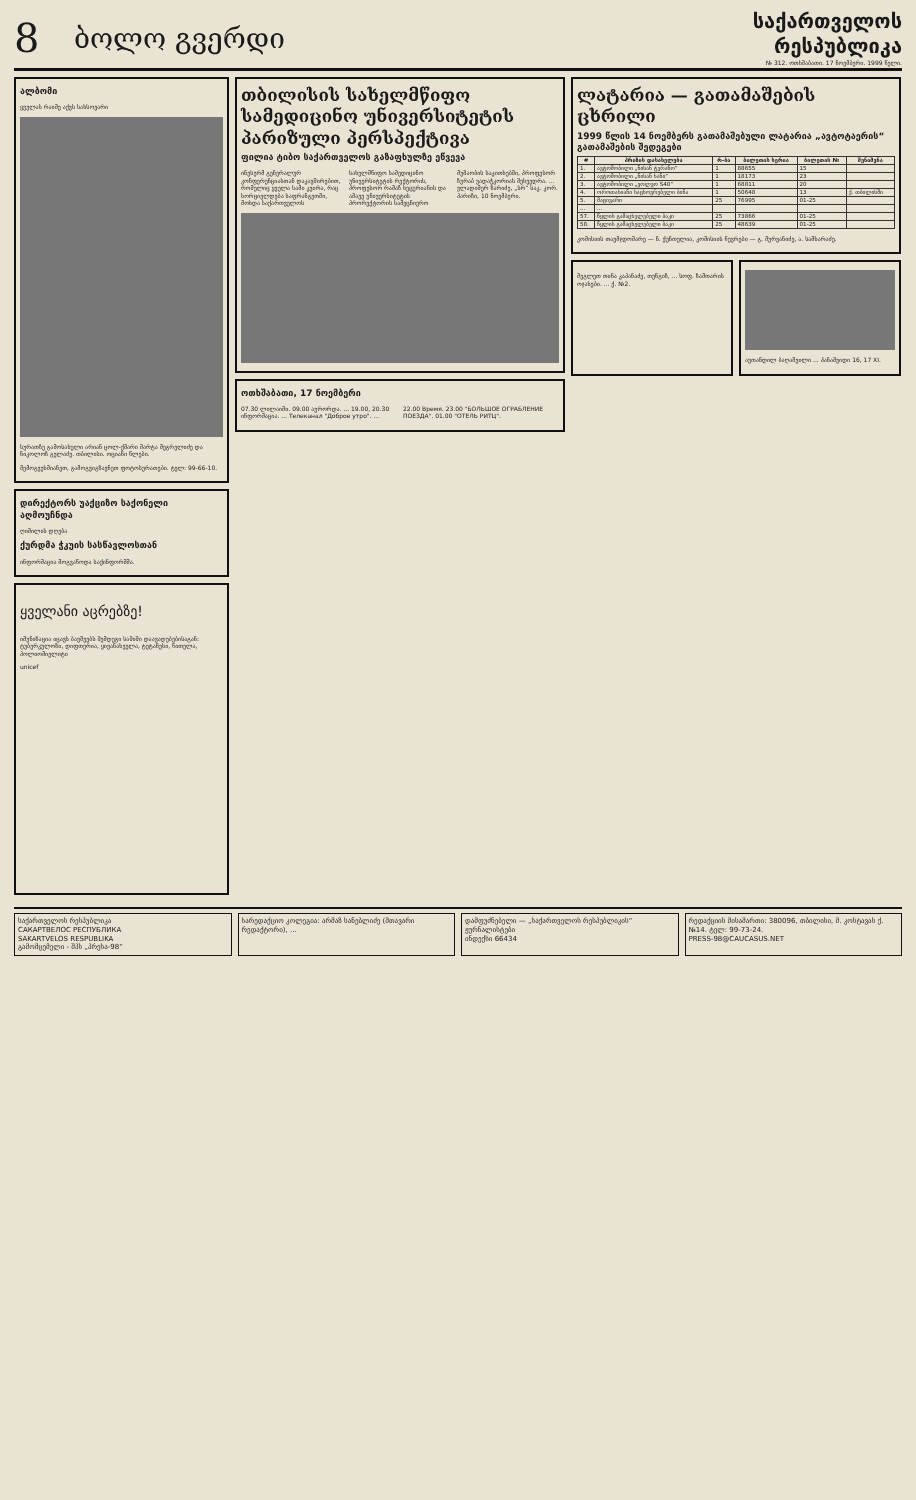8
ბოლო გვერდი
საქართველოს რესპუბლიკა
№ 312. ოთხშაბათი. 17 ნოემბერი. 1999 წელი.
ალბომი
ყველას რაიმე აქვს სახსოვარი
სურათზე გამოსახული არიან ცოლ-ქმარი მარტა მეგრელიძე და ნიკოლოზ გელაძე. თბილისი. ოციანი წლები.
შემოგვეხმიანეთ, გამოგვიგზავნეთ ფოტოსურათები. ტელ: 99-66-10.
დირექტორს უაქციზო საქონელი აღმოუჩნდა
ღიმილის დღება
ქურდმა ჭკუის სასწავლოსთან
ინფორმაცია მოგვაწოდა საქინფორმმა.
ყველანი აცრებზე!
იმუნიზაცია იცავს ბავშვებს შემდეგი საშიში დაავადებებისაგან: ტუბერკულოზი, დიფთერია, ყივანახველა, ტეტანუსი, წითელა, პოლიომიელიტი
unicef
თბილისის სახელმწიფო სამედიცინო უნივერსიტეტის პარიზული პერსპექტივა
ფილია ტიბო საქართველოს გაზაფხულზე ეწვევა
ინესერმ გენერალურ კონფერენციასთან დაკავშირებით, რომელიც ყველა სამი კვირა, რაც ხორციელდება საფრანგეთში, მოხდა საქართველოს სახელმწიფო სამედიცინო უნივერსიტეტის რექტორის, პროფესორ რამაზ ხეცურიანის და ამავე უნივერსიტეტის პრორექტორის სამეცნიერო მუშაობის საკითხებში, პროფესორ ზურაბ ვადაჭკორიას შეხვედრა. ... ვლადიმერ ზარიძე, „სრ“ საკ. კორ. პარიზი, 10 ნოემბერი.
ოთხშაბათი, 17 ნოემბერი
07.30 ლილაიმი. 09.00 ავრორდა. ... 19.00, 20.30 ინფორმაცია. ... Телеканал "Доброе утро". ... 22.00 Время. 23.00 "БОЛЬШОЕ ОГРАБЛЕНИЕ ПОЕЗДА". 01.00 "ОТЕЛЬ РИТЦ".
ლატარია — გათამაშების ცხრილი
1999 წლის 14 ნოემბერს გათამაშებული ლატარია „ავტოტაერის“ გათამაშების შედეგები
| # | პრიზის დასახელება | რ-ბა | ბილეთის სერია | ბილეთის № | შენიშვნა |
| --- | --- | --- | --- | --- | --- |
| 1. | ავტომობილი „ნისან ტერანო“ | 1 | 88655 | 15 | |
| 2. | ავტომობილი „ნისან ხანი“ | 1 | 18173 | 23 | |
| 3. | ავტომობილი „ვოლვო S40“ | 1 | 68811 | 20 | |
| 4. | ოროთახიანი საცხოვრებელი ბინა | 1 | 50648 | 13 | ქ. თბილისში |
| 5. | მაცივარი | 25 | 76995 | 01-25 | |
| ... | ... | | | | |
| 57. | წყლის გამაცხელებელი ბაკი | 25 | 73866 | 01-25 | |
| 58. | წყლის გამაცხელებელი ბაკი | 25 | 48639 | 01-25 | |
კომისიის თავმჯდომარე — ნ. ქუნთელია, კომისიის წევრები — გ. მურვანიძე, ა. სამხარაძე.
მეგლეთ თინა კაპანაძე, თენგიზ, ... სოფ. ზამთარის ოჯახები. ... ქ. №2.
ავთანდილ ბაღაშვილი ... პანაშვიდი 16, 17 XI.
საქართველოს რესპუბლიკა
САКАРТВЕЛОС РЕСПУБЛИКА
SAKARTVELOS RESPUBLIKA
გამომცემელი - შპს „პრესა-98“
სარედაქციო კოლეგია: არმაზ სანებლიძე (მთავარი რედაქტორი), ...
დამფუძნებელი — „საქართველოს რესპუბლიკის“ ჟურნალისტები
ინდექსი 66434
რედაქციის მისამართი: 380096, თბილისი, მ. კოსტავას ქ. №14. ტელ: 99-73-24.
PRESS-98@CAUCASUS.NET